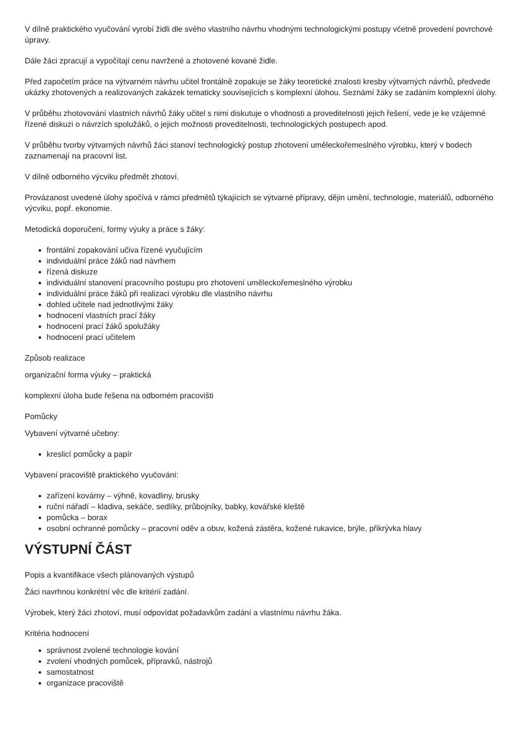V dílně praktického vyučování vyrobí židli dle svého vlastního návrhu vhodnými technologickými postupy včetně provedení povrchové úpravy.
Dále žáci zpracují a vypočítají cenu navržené a zhotovené kované židle.
Před započetím práce na výtvarném návrhu učitel frontálně zopakuje se žáky teoretické znalosti kresby výtvarných návrhů, předvede ukázky zhotovených a realizovaných zakázek tematicky souvisejících s komplexní úlohou. Seznámí žáky se zadáním komplexní úlohy.
V průběhu zhotovování vlastních návrhů žáky učitel s nimi diskutuje o vhodnosti a proveditelnosti jejich řešení, vede je ke vzájemné řízené diskuzi o návrzích spolužáků, o jejich možnosti proveditelnosti, technologických postupech apod.
V průběhu tvorby výtvarných návrhů žáci stanoví technologický postup zhotovení uměleckořemeslného výrobku, který v bodech zaznamenají na pracovní list.
V dílně odborného výcviku předmět zhotoví.
Provázanost uvedené úlohy spočívá v rámci předmětů týkajících se výtvarné přípravy, dějin umění, technologie, materiálů, odborného výcviku, popř. ekonomie.
Metodická doporučení, formy výuky a práce s žáky:
frontální zopakování učiva řízené vyučujícím
individuální práce žáků nad návrhem
řízená diskuze
individuální stanovení pracovního postupu pro zhotovení uměleckořemeslného výrobku
individuální práce žáků při realizaci výrobku dle vlastního návrhu
dohled učitele nad jednotlivými žáky
hodnocení vlastních prací žáky
hodnocení prací žáků spolužáky
hodnocení prací učitelem
Způsob realizace
organizační forma výuky – praktická
komplexní úloha bude řešena na odborném pracovišti
Pomůcky
Vybavení výtvarné učebny:
kreslicí pomůcky a papír
Vybavení pracoviště praktického vyučování:
zařízení kovárny – výhně, kovadliny, brusky
ruční nářadí – kladiva, sekáče, sedlíky, průbojníky, babky, kovářské kleště
pomůcka – borax
osobní ochranné pomůcky – pracovní oděv a obuv, kožená zástěra, kožené rukavice, brýle, přikrývka hlavy
VÝSTUPNÍ ČÁST
Popis a kvantifikace všech plánovaných výstupů
Žáci navrhnou konkrétní věc dle kritérií zadání.
Výrobek, který žáci zhotoví, musí odpovídat požadavkům zadání a vlastnímu návrhu žáka.
Kritéria hodnocení
správnost zvolené technologie kování
zvolení vhodných pomůcek, přípravků, nástrojů
samostatnost
organizace pracoviště